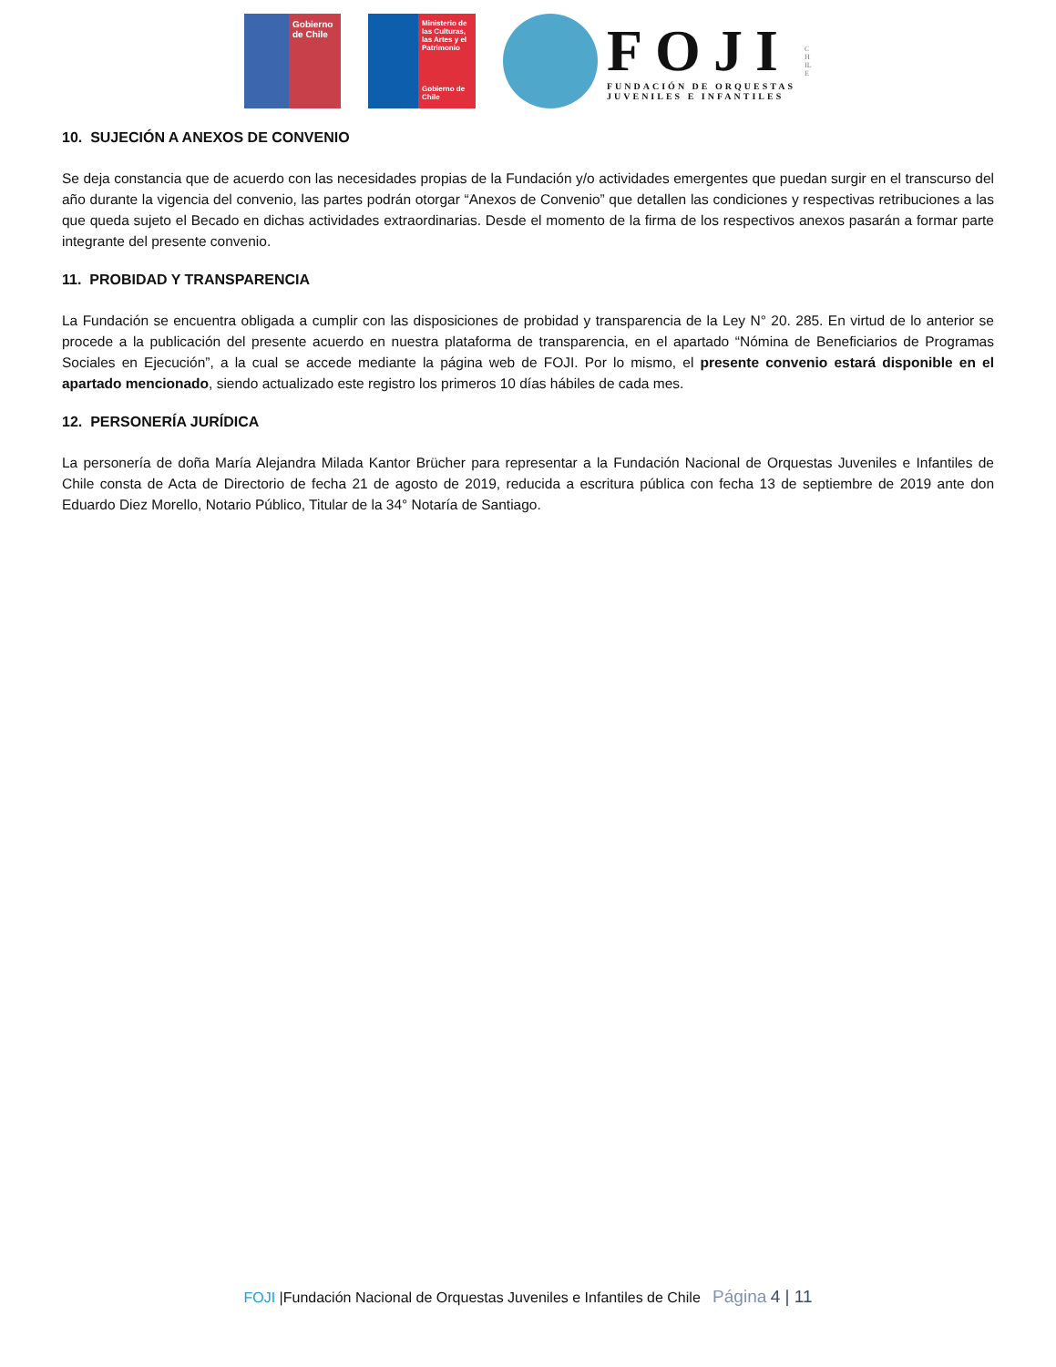Gobierno de Chile
Ministerio de las Culturas, las Artes y el Patrimonio
Gobierno de Chile
FOJI
FUNDACIÓN DE ORQUESTAS
JUVENILES E INFANTILES
CHILE
10. SUJECIÓN A ANEXOS DE CONVENIO
Se deja constancia que de acuerdo con las necesidades propias de la Fundación y/o actividades emergentes que puedan surgir en el transcurso del año durante la vigencia del convenio, las partes podrán otorgar “Anexos de Convenio” que detallen las condiciones y respectivas retribuciones a las que queda sujeto el Becado en dichas actividades extraordinarias. Desde el momento de la firma de los respectivos anexos pasarán a formar parte integrante del presente convenio.
11. PROBIDAD Y TRANSPARENCIA
La Fundación se encuentra obligada a cumplir con las disposiciones de probidad y transparencia de la Ley N° 20. 285. En virtud de lo anterior se procede a la publicación del presente acuerdo en nuestra plataforma de transparencia, en el apartado “Nómina de Beneficiarios de Programas Sociales en Ejecución”, a la cual se accede mediante la página web de FOJI. Por lo mismo, el presente convenio estará disponible en el apartado mencionado, siendo actualizado este registro los primeros 10 días hábiles de cada mes.
12. PERSONERÍA JURÍDICA
La personería de doña María Alejandra Milada Kantor Brücher para representar a la Fundación Nacional de Orquestas Juveniles e Infantiles de Chile consta de Acta de Directorio de fecha 21 de agosto de 2019, reducida a escritura pública con fecha 13 de septiembre de 2019 ante don Eduardo Diez Morello, Notario Público, Titular de la 34° Notaría de Santiago.
FOJI |Fundación Nacional de Orquestas Juveniles e Infantiles de Chile Página 4 | 11